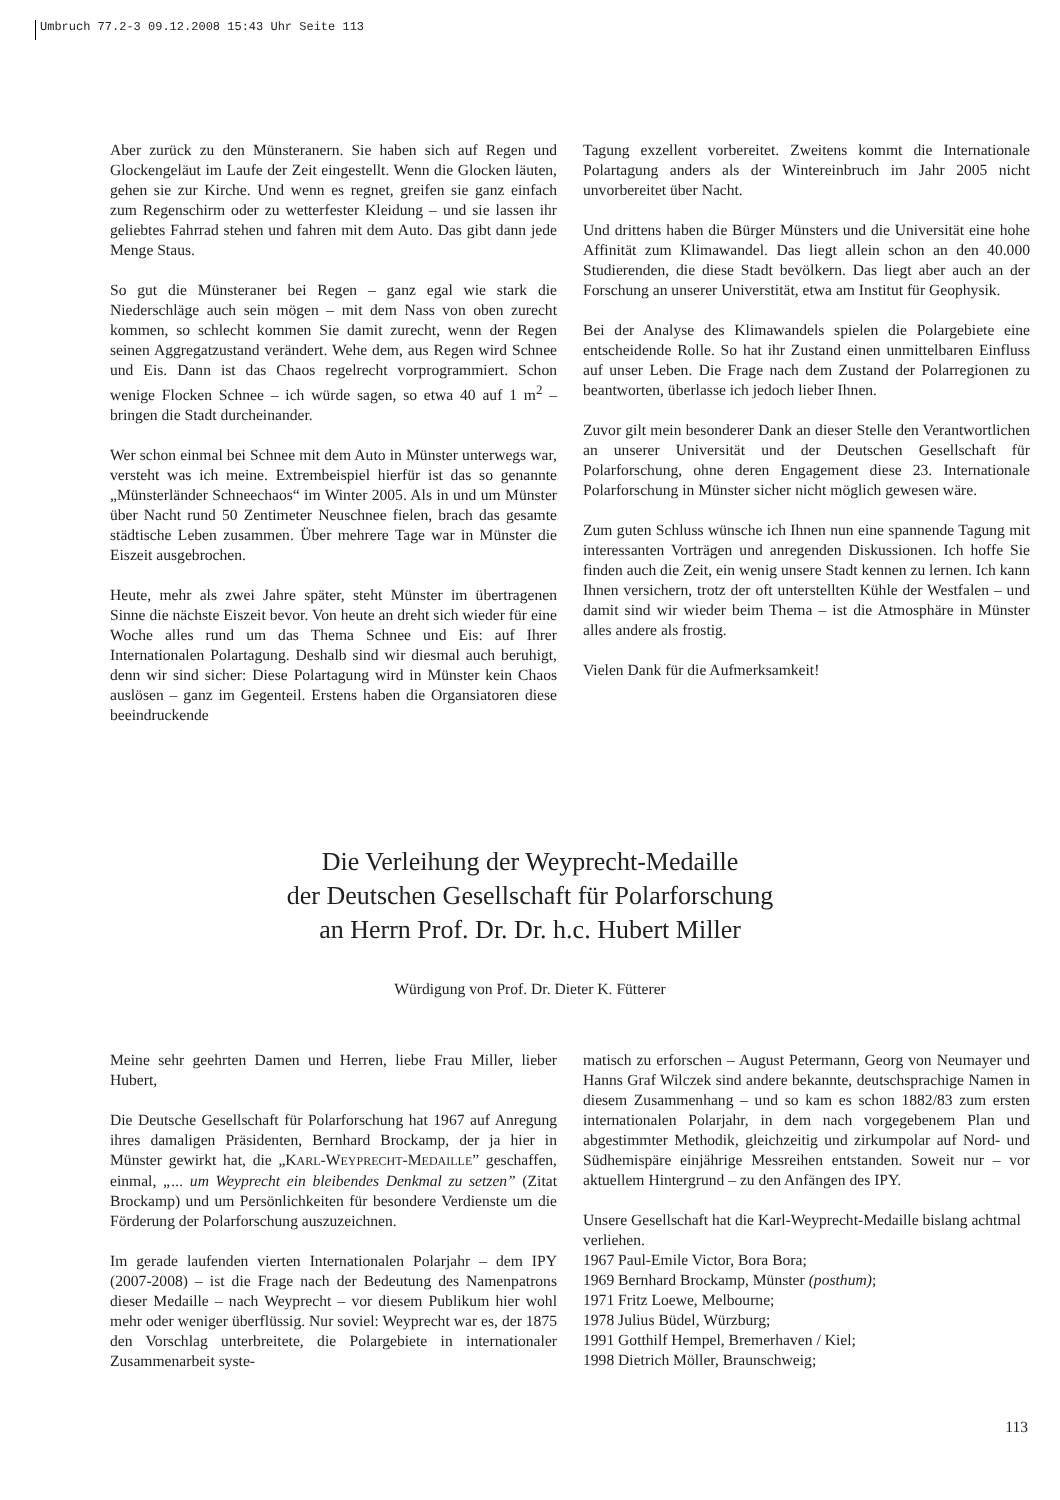Umbruch 77.2-3 09.12.2008 15:43 Uhr Seite 113
Aber zurück zu den Münsteranern. Sie haben sich auf Regen und Glockengeläut im Laufe der Zeit eingestellt. Wenn die Glocken läuten, gehen sie zur Kirche. Und wenn es regnet, greifen sie ganz einfach zum Regenschirm oder zu wetterfester Kleidung – und sie lassen ihr geliebtes Fahrrad stehen und fahren mit dem Auto. Das gibt dann jede Menge Staus.
So gut die Münsteraner bei Regen – ganz egal wie stark die Niederschläge auch sein mögen – mit dem Nass von oben zurecht kommen, so schlecht kommen Sie damit zurecht, wenn der Regen seinen Aggregatzustand verändert. Wehe dem, aus Regen wird Schnee und Eis. Dann ist das Chaos regelrecht vorprogrammiert. Schon wenige Flocken Schnee – ich würde sagen, so etwa 40 auf 1 m<sup>2</sup> – bringen die Stadt durcheinander.
Wer schon einmal bei Schnee mit dem Auto in Münster unterwegs war, versteht was ich meine. Extrembeispiel hierfür ist das so genannte „Münsterländer Schneechaos“ im Winter 2005. Als in und um Münster über Nacht rund 50 Zentimeter Neuschnee fielen, brach das gesamte städtische Leben zusammen. Über mehrere Tage war in Münster die Eiszeit ausgebrochen.
Heute, mehr als zwei Jahre später, steht Münster im übertragenen Sinne die nächste Eiszeit bevor. Von heute an dreht sich wieder für eine Woche alles rund um das Thema Schnee und Eis: auf Ihrer Internationalen Polartagung. Deshalb sind wir diesmal auch beruhigt, denn wir sind sicher: Diese Polartagung wird in Münster kein Chaos auslösen – ganz im Gegenteil. Erstens haben die Organsiatoren diese beeindruckende
Tagung exzellent vorbereitet. Zweitens kommt die Internationale Polartagung anders als der Wintereinbruch im Jahr 2005 nicht unvorbereitet über Nacht.
Und drittens haben die Bürger Münsters und die Universität eine hohe Affinität zum Klimawandel. Das liegt allein schon an den 40.000 Studierenden, die diese Stadt bevölkern. Das liegt aber auch an der Forschung an unserer Universtität, etwa am Institut für Geophysik.
Bei der Analyse des Klimawandels spielen die Polargebiete eine entscheidende Rolle. So hat ihr Zustand einen unmittelbaren Einfluss auf unser Leben. Die Frage nach dem Zustand der Polarregionen zu beantworten, überlasse ich jedoch lieber Ihnen.
Zuvor gilt mein besonderer Dank an dieser Stelle den Verantwortlichen an unserer Universität und der Deutschen Gesellschaft für Polarforschung, ohne deren Engagement diese 23. Internationale Polarforschung in Münster sicher nicht möglich gewesen wäre.
Zum guten Schluss wünsche ich Ihnen nun eine spannende Tagung mit interessanten Vorträgen und anregenden Diskussionen. Ich hoffe Sie finden auch die Zeit, ein wenig unsere Stadt kennen zu lernen. Ich kann Ihnen versichern, trotz der oft unterstellten Kühle der Westfalen – und damit sind wir wieder beim Thema – ist die Atmosphäre in Münster alles andere als frostig.
Vielen Dank für die Aufmerksamkeit!
Die Verleihung der Weyprecht-Medaille
der Deutschen Gesellschaft für Polarforschung
an Herrn Prof. Dr. Dr. h.c. Hubert Miller
Würdigung von Prof. Dr. Dieter K. Fütterer
Meine sehr geehrten Damen und Herren, liebe Frau Miller, lieber Hubert,
Die Deutsche Gesellschaft für Polarforschung hat 1967 auf Anregung ihres damaligen Präsidenten, Bernhard Brockamp, der ja hier in Münster gewirkt hat, die „KARL-WEYPRECHT-MEDAILLE” geschaffen, einmal, „... um Weyprecht ein bleibendes Denkmal zu setzen” (Zitat Brockamp) und um Persönlichkeiten für besondere Verdienste um die Förderung der Polarforschung auszuzeichnen.
Im gerade laufenden vierten Internationalen Polarjahr – dem IPY (2007-2008) – ist die Frage nach der Bedeutung des Namenpatrons dieser Medaille – nach Weyprecht – vor diesem Publikum hier wohl mehr oder weniger überflüssig. Nur soviel: Weyprecht war es, der 1875 den Vorschlag unterbreitete, die Polargebiete in internationaler Zusammenarbeit syste-
matisch zu erforschen – August Petermann, Georg von Neumayer und Hanns Graf Wilczek sind andere bekannte, deutschsprachige Namen in diesem Zusammenhang – und so kam es schon 1882/83 zum ersten internationalen Polarjahr, in dem nach vorgegebenem Plan und abgestimmter Methodik, gleichzeitig und zirkumpolar auf Nord- und Südhemispäre einjährige Messreihen entstanden. Soweit nur – vor aktuellem Hintergrund – zu den Anfängen des IPY.
Unsere Gesellschaft hat die Karl-Weyprecht-Medaille bislang achtmal verliehen.
1967 Paul-Emile Victor, Bora Bora;
1969 Bernhard Brockamp, Münster (posthum);
1971 Fritz Loewe, Melbourne;
1978 Julius Büdel, Würzburg;
1991 Gotthilf Hempel, Bremerhaven / Kiel;
1998 Dietrich Möller, Braunschweig;
113